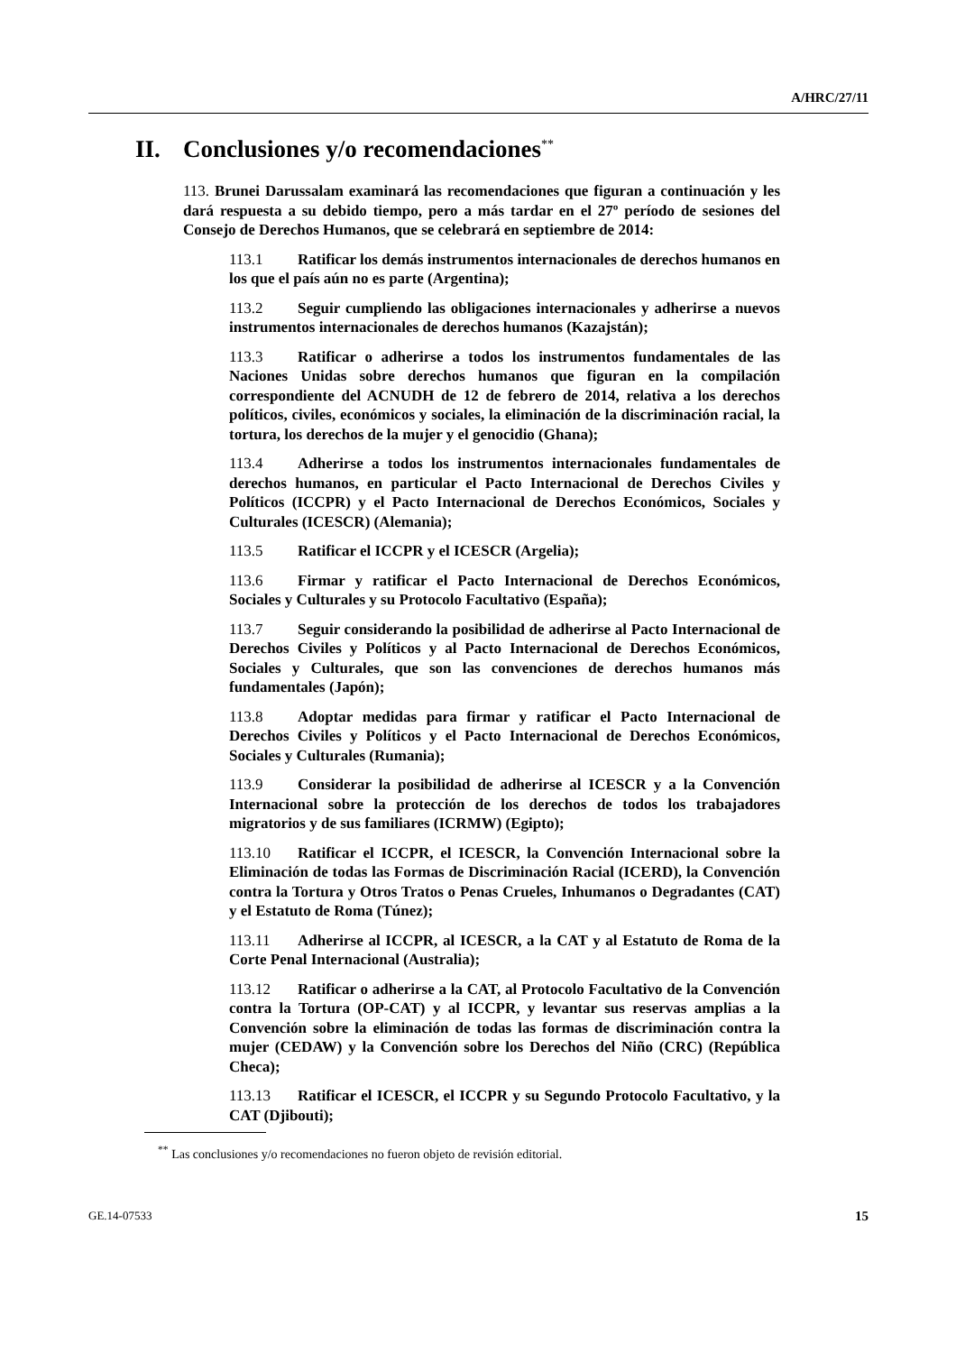A/HRC/27/11
II. Conclusiones y/o recomendaciones<sup>**</sup>
113. Brunei Darussalam examinará las recomendaciones que figuran a continuación y les dará respuesta a su debido tiempo, pero a más tardar en el 27º período de sesiones del Consejo de Derechos Humanos, que se celebrará en septiembre de 2014:
113.1 Ratificar los demás instrumentos internacionales de derechos humanos en los que el país aún no es parte (Argentina);
113.2 Seguir cumpliendo las obligaciones internacionales y adherirse a nuevos instrumentos internacionales de derechos humanos (Kazajstán);
113.3 Ratificar o adherirse a todos los instrumentos fundamentales de las Naciones Unidas sobre derechos humanos que figuran en la compilación correspondiente del ACNUDH de 12 de febrero de 2014, relativa a los derechos políticos, civiles, económicos y sociales, la eliminación de la discriminación racial, la tortura, los derechos de la mujer y el genocidio (Ghana);
113.4 Adherirse a todos los instrumentos internacionales fundamentales de derechos humanos, en particular el Pacto Internacional de Derechos Civiles y Políticos (ICCPR) y el Pacto Internacional de Derechos Económicos, Sociales y Culturales (ICESCR) (Alemania);
113.5 Ratificar el ICCPR y el ICESCR (Argelia);
113.6 Firmar y ratificar el Pacto Internacional de Derechos Económicos, Sociales y Culturales y su Protocolo Facultativo (España);
113.7 Seguir considerando la posibilidad de adherirse al Pacto Internacional de Derechos Civiles y Políticos y al Pacto Internacional de Derechos Económicos, Sociales y Culturales, que son las convenciones de derechos humanos más fundamentales (Japón);
113.8 Adoptar medidas para firmar y ratificar el Pacto Internacional de Derechos Civiles y Políticos y el Pacto Internacional de Derechos Económicos, Sociales y Culturales (Rumania);
113.9 Considerar la posibilidad de adherirse al ICESCR y a la Convención Internacional sobre la protección de los derechos de todos los trabajadores migratorios y de sus familiares (ICRMW) (Egipto);
113.10 Ratificar el ICCPR, el ICESCR, la Convención Internacional sobre la Eliminación de todas las Formas de Discriminación Racial (ICERD), la Convención contra la Tortura y Otros Tratos o Penas Crueles, Inhumanos o Degradantes (CAT) y el Estatuto de Roma (Túnez);
113.11 Adherirse al ICCPR, al ICESCR, a la CAT y al Estatuto de Roma de la Corte Penal Internacional (Australia);
113.12 Ratificar o adherirse a la CAT, al Protocolo Facultativo de la Convención contra la Tortura (OP-CAT) y al ICCPR, y levantar sus reservas amplias a la Convención sobre la eliminación de todas las formas de discriminación contra la mujer (CEDAW) y la Convención sobre los Derechos del Niño (CRC) (República Checa);
113.13 Ratificar el ICESCR, el ICCPR y su Segundo Protocolo Facultativo, y la CAT (Djibouti);
<sup>**</sup> Las conclusiones y/o recomendaciones no fueron objeto de revisión editorial.
GE.14-07533 15